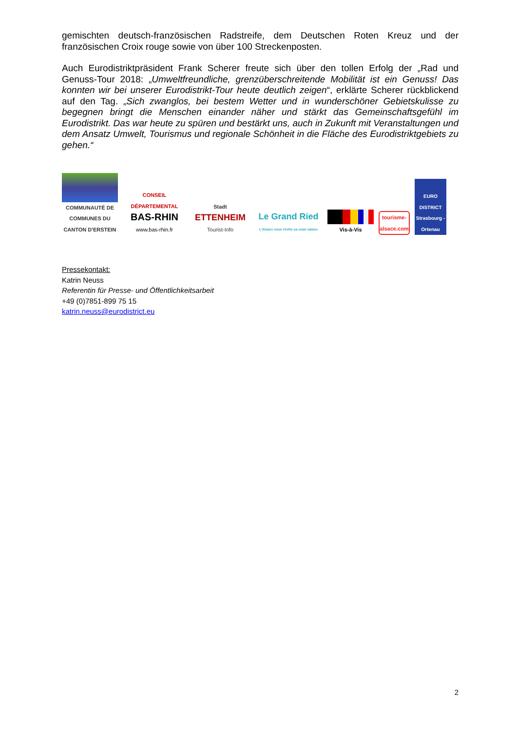gemischten deutsch-französischen Radstreife, dem Deutschen Roten Kreuz und der französischen Croix rouge sowie von über 100 Streckenposten.
Auch Eurodistriktpräsident Frank Scherer freute sich über den tollen Erfolg der „Rad und Genuss-Tour 2018: „Umweltfreundliche, grenzüberschreitende Mobilität ist ein Genuss! Das konnten wir bei unserer Eurodistrikt-Tour heute deutlich zeigen“, erklärte Scherer rückblickend auf den Tag. „Sich zwanglos, bei bestem Wetter und in wunderschöner Gebietskulisse zu begegnen bringt die Menschen einander näher und stärkt das Gemeinschaftsgefühl im Eurodistrikt. Das war heute zu spüren und bestärkt uns, auch in Zukunft mit Veranstaltungen und dem Ansatz Umwelt, Tourismus und regionale Schönheit in die Fläche des Eurodistriktgebiets zu gehen.“
COMMUNAUTÉ DE COMMUNES DU CANTON D'ERSTEIN
CONSEIL DÉPARTEMENTAL
BAS-RHIN
www.bas-rhin.fr
Stadt
ETTENHEIM
Tourist-Info
Le Grand Ried
L'Alsace vous révèle sa vraie nature
Vis-à-Vis
tourisme-
alsace.com
EURO DISTRICT Strasbourg - Ortenau
Pressekontakt:
Katrin Neuss
Referentin für Presse- und Öffentlichkeitsarbeit
+49 (0)7851-899 75 15
katrin.neuss@eurodistrict.eu
2